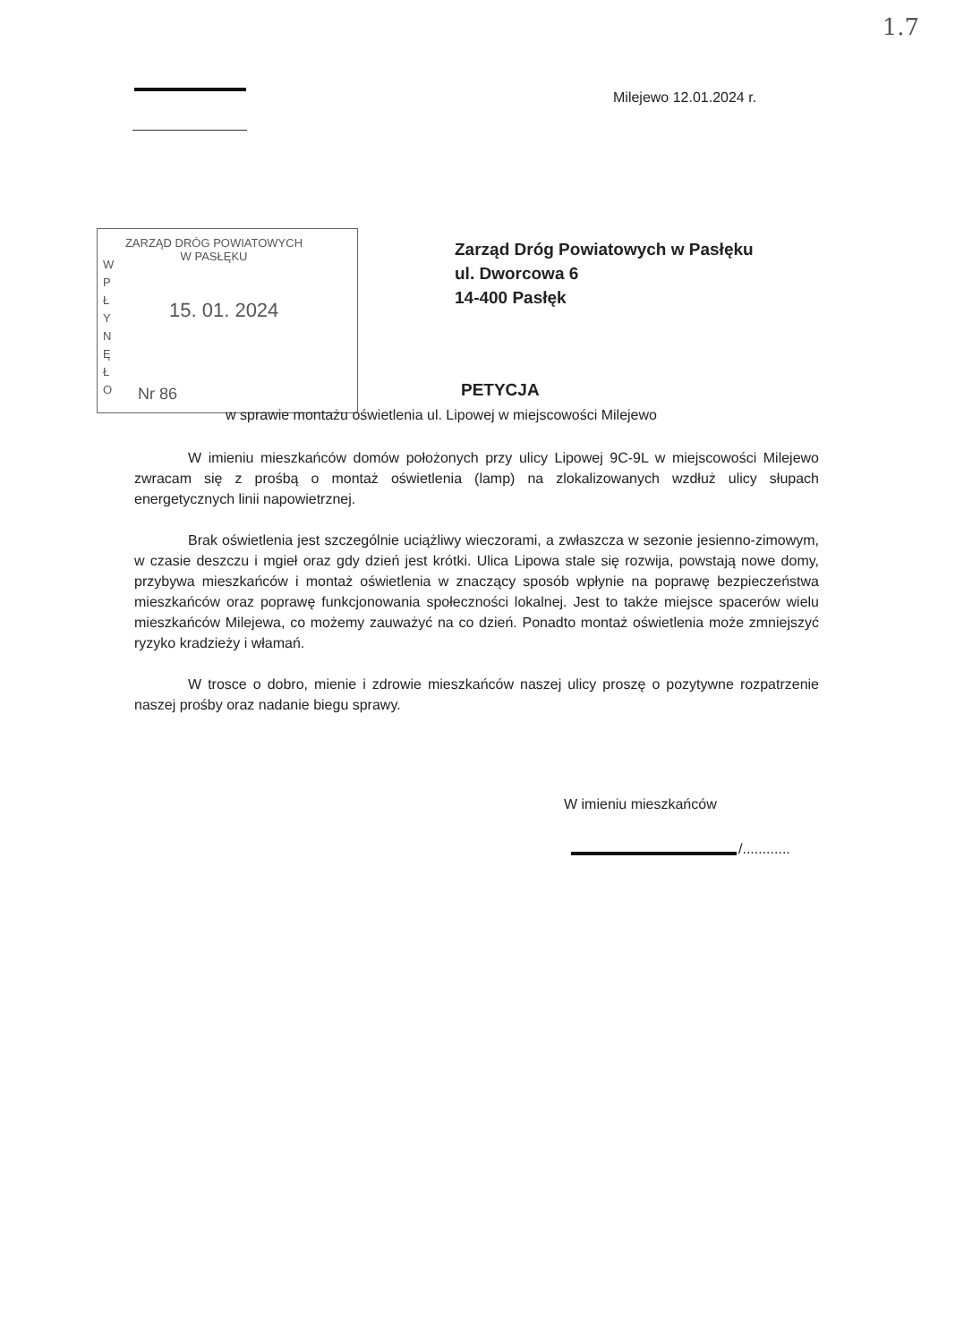1.7
Milejewo 12.01.2024 r.
ZARZĄD DRÓG POWIATOWYCH W PASŁĘKU
W P Ł Y N Ę Ł O
15. 01. 2024
Nr 86
Zarząd Dróg Powiatowych w Pasłęku
ul. Dworcowa 6
14-400 Pasłęk
PETYCJA
w sprawie montażu oświetlenia ul. Lipowej w miejscowości Milejewo
W imieniu mieszkańców domów położonych przy ulicy Lipowej 9C-9L w miejscowości Milejewo zwracam się z prośbą o montaż oświetlenia (lamp) na zlokalizowanych wzdłuż ulicy słupach energetycznych linii napowietrznej.
Brak oświetlenia jest szczególnie uciążliwy wieczorami, a zwłaszcza w sezonie jesienno-zimowym, w czasie deszczu i mgieł oraz gdy dzień jest krótki. Ulica Lipowa stale się rozwija, powstają nowe domy, przybywa mieszkańców i montaż oświetlenia w znaczący sposób wpłynie na poprawę bezpieczeństwa mieszkańców oraz poprawę funkcjonowania społeczności lokalnej. Jest to także miejsce spacerów wielu mieszkańców Milejewa, co możemy zauważyć na co dzień. Ponadto montaż oświetlenia może zmniejszyć ryzyko kradzieży i włamań.
W trosce o dobro, mienie i zdrowie mieszkańców naszej ulicy proszę o pozytywne rozpatrzenie naszej prośby oraz nadanie biegu sprawy.
W imieniu mieszkańców
/............